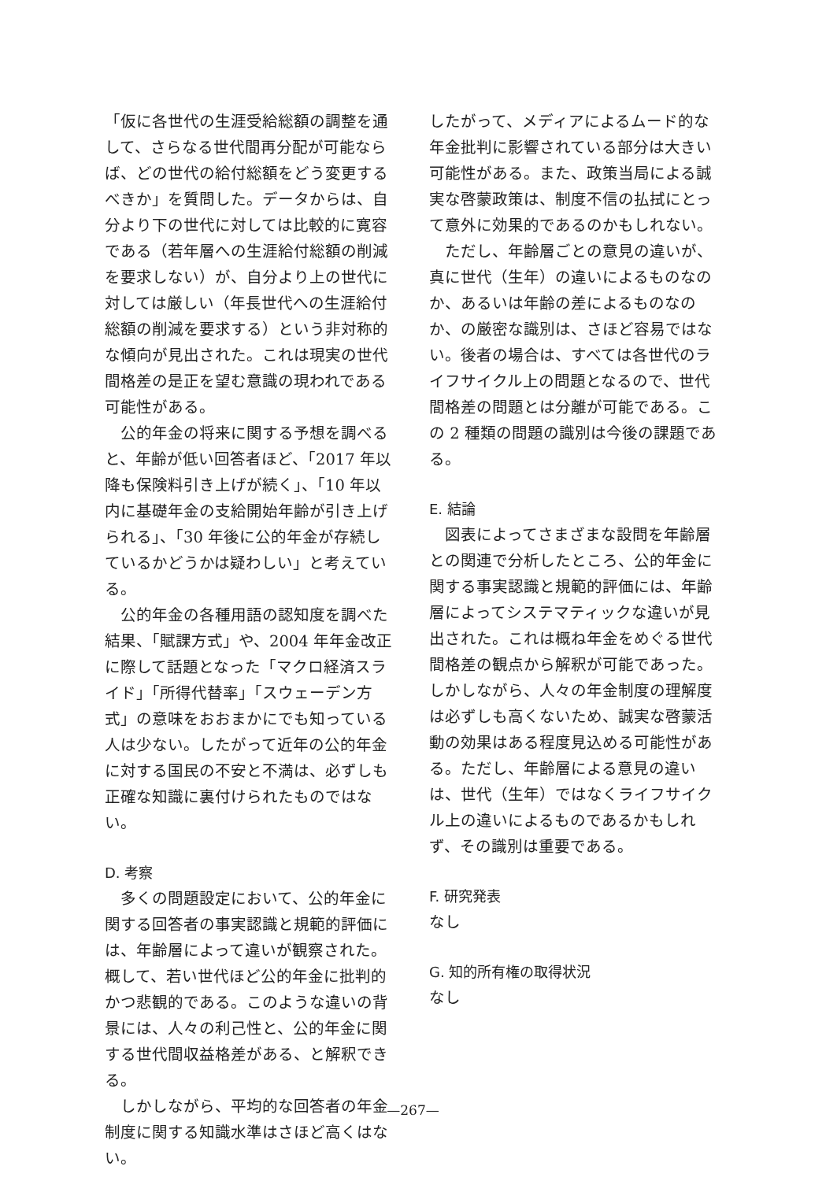「仮に各世代の生涯受給総額の調整を通して、さらなる世代間再分配が可能ならば、どの世代の給付総額をどう変更するべきか」を質問した。データからは、自分より下の世代に対しては比較的に寛容である（若年層への生涯給付総額の削減を要求しない）が、自分より上の世代に対しては厳しい（年長世代への生涯給付総額の削減を要求する）という非対称的な傾向が見出された。これは現実の世代間格差の是正を望む意識の現われである可能性がある。
公的年金の将来に関する予想を調べると、年齢が低い回答者ほど、「2017 年以降も保険料引き上げが続く」、「10 年以内に基礎年金の支給開始年齢が引き上げられる」、「30 年後に公的年金が存続しているかどうかは疑わしい」と考えている。
公的年金の各種用語の認知度を調べた結果、「賦課方式」や、2004 年年金改正に際して話題となった「マクロ経済スライド」「所得代替率」「スウェーデン方式」の意味をおおまかにでも知っている人は少ない。したがって近年の公的年金に対する国民の不安と不満は、必ずしも正確な知識に裏付けられたものではない。
D. 考察
多くの問題設定において、公的年金に関する回答者の事実認識と規範的評価には、年齢層によって違いが観察された。概して、若い世代ほど公的年金に批判的かつ悲観的である。このような違いの背景には、人々の利己性と、公的年金に関する世代間収益格差がある、と解釈できる。
しかしながら、平均的な回答者の年金制度に関する知識水準はさほど高くはない。
したがって、メディアによるムード的な年金批判に影響されている部分は大きい可能性がある。また、政策当局による誠実な啓蒙政策は、制度不信の払拭にとって意外に効果的であるのかもしれない。
ただし、年齢層ごとの意見の違いが、真に世代（生年）の違いによるものなのか、あるいは年齢の差によるものなのか、の厳密な識別は、さほど容易ではない。後者の場合は、すべては各世代のライフサイクル上の問題となるので、世代間格差の問題とは分離が可能である。この 2 種類の問題の識別は今後の課題である。
E. 結論
図表によってさまざまな設問を年齢層との関連で分析したところ、公的年金に関する事実認識と規範的評価には、年齢層によってシステマティックな違いが見出された。これは概ね年金をめぐる世代間格差の観点から解釈が可能であった。しかしながら、人々の年金制度の理解度は必ずしも高くないため、誠実な啓蒙活動の効果はある程度見込める可能性がある。ただし、年齢層による意見の違いは、世代（生年）ではなくライフサイクル上の違いによるものであるかもしれず、その識別は重要である。
F. 研究発表
なし
G. 知的所有権の取得状況
なし
—267—